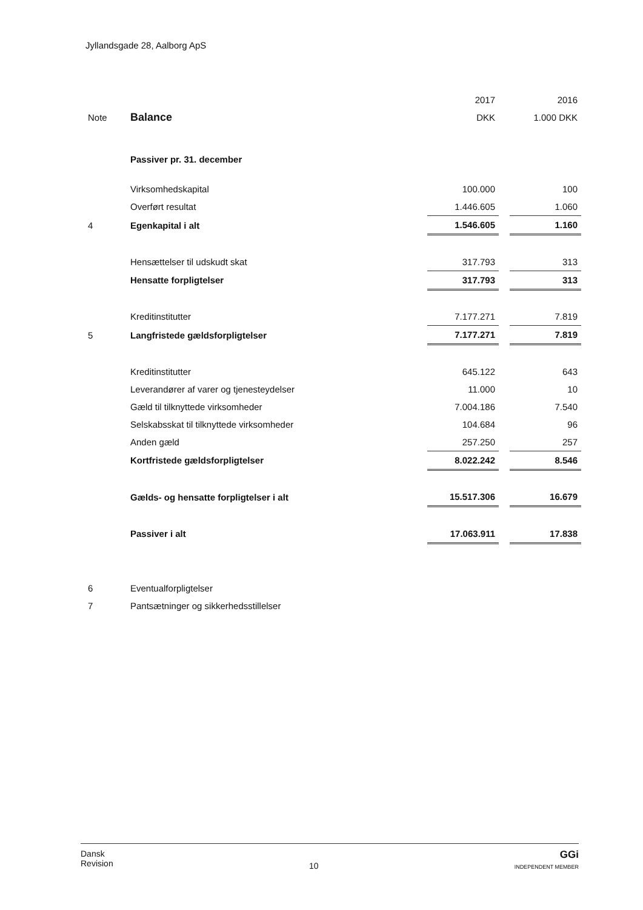Jyllandsgade 28, Aalborg ApS
| | | 2017 | | 2016 |
| Note | Balance | DKK | | 1.000 DKK |
| | Passiver pr. 31. december | | | |
| | Virksomhedskapital | 100.000 | | 100 |
| | Overført resultat | 1.446.605 | | 1.060 |
| 4 | Egenkapital i alt | 1.546.605 | | 1.160 |
| | Hensættelser til udskudt skat | 317.793 | | 313 |
| | Hensatte forpligtelser | 317.793 | | 313 |
| | Kreditinstitutter | 7.177.271 | | 7.819 |
| 5 | Langfristede gældsforpligtelser | 7.177.271 | | 7.819 |
| | Kreditinstitutter | 645.122 | | 643 |
| | Leverandører af varer og tjenesteydelser | 11.000 | | 10 |
| | Gæld til tilknyttede virksomheder | 7.004.186 | | 7.540 |
| | Selskabsskat til tilknyttede virksomheder | 104.684 | | 96 |
| | Anden gæld | 257.250 | | 257 |
| | Kortfristede gældsforpligtelser | 8.022.242 | | 8.546 |
| | Gælds- og hensatte forpligtelser i alt | 15.517.306 | | 16.679 |
| | Passiver i alt | 17.063.911 | | 17.838 |
| 6 | Eventualforpligtelser | | | |
| 7 | Pantsætninger og sikkerhedsstillelser | | | |
Dansk
Revision
10
GGi
INDEPENDENT MEMBER